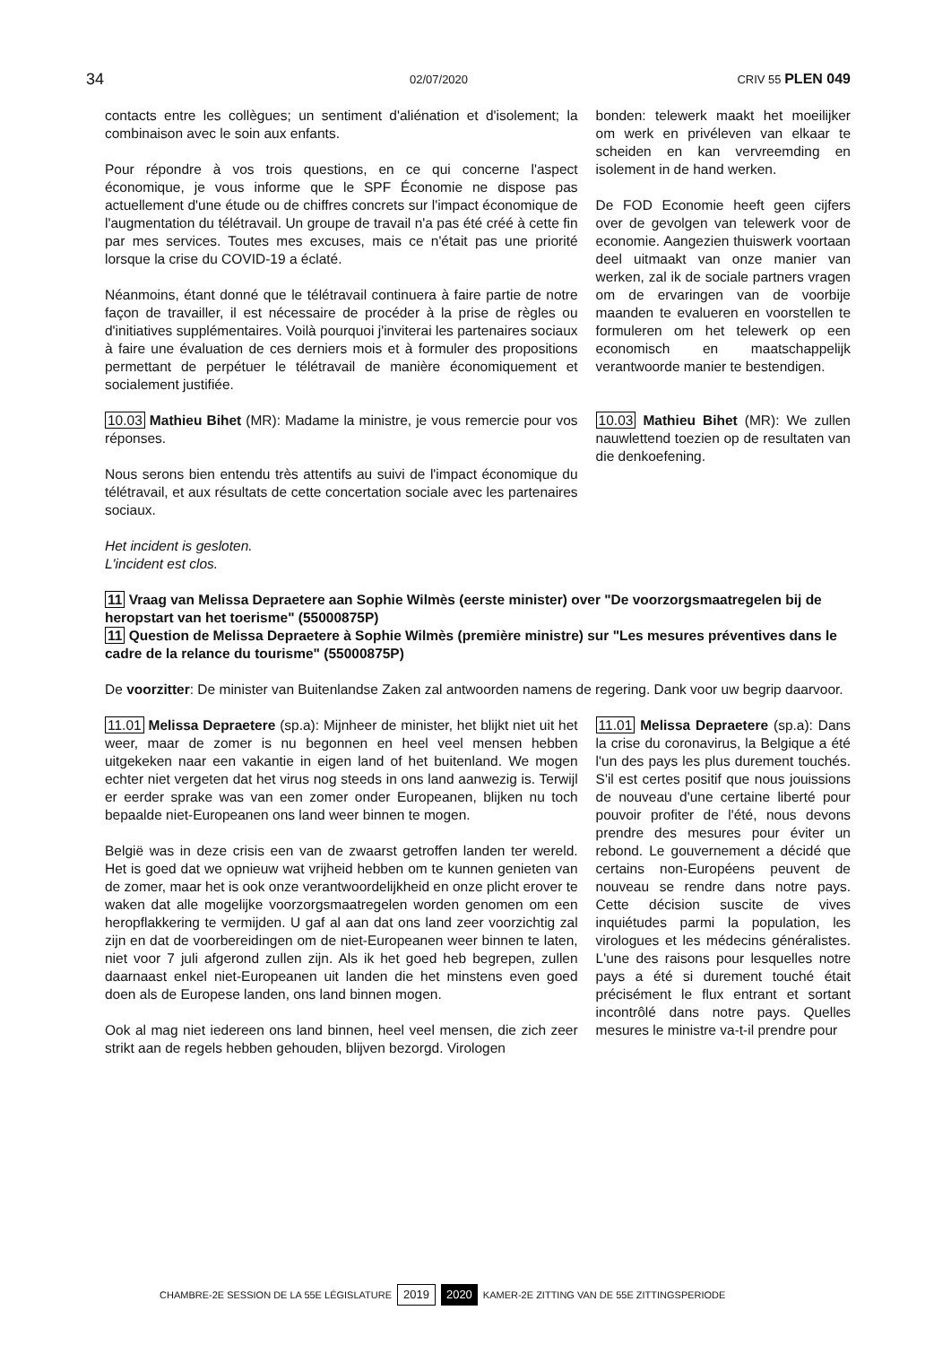34
02/07/2020 CRIV 55 PLEN 049
contacts entre les collègues; un sentiment d'aliénation et d'isolement; la combinaison avec le soin aux enfants.
Pour répondre à vos trois questions, en ce qui concerne l'aspect économique, je vous informe que le SPF Économie ne dispose pas actuellement d'une étude ou de chiffres concrets sur l'impact économique de l'augmentation du télétravail. Un groupe de travail n'a pas été créé à cette fin par mes services. Toutes mes excuses, mais ce n'était pas une priorité lorsque la crise du COVID-19 a éclaté.
Néanmoins, étant donné que le télétravail continuera à faire partie de notre façon de travailler, il est nécessaire de procéder à la prise de règles ou d'initiatives supplémentaires. Voilà pourquoi j'inviterai les partenaires sociaux à faire une évaluation de ces derniers mois et à formuler des propositions permettant de perpétuer le télétravail de manière économiquement et socialement justifiée.
bonden: telewerk maakt het moeilijker om werk en privéleven van elkaar te scheiden en kan vervreemding en isolement in de hand werken.
De FOD Economie heeft geen cijfers over de gevolgen van telewerk voor de economie. Aangezien thuiswerk voortaan deel uitmaakt van onze manier van werken, zal ik de sociale partners vragen om de ervaringen van de voorbije maanden te evalueren en voorstellen te formuleren om het telewerk op een economisch en maatschappelijk verantwoorde manier te bestendigen.
10.03 Mathieu Bihet (MR): Madame la ministre, je vous remercie pour vos réponses.
Nous serons bien entendu très attentifs au suivi de l'impact économique du télétravail, et aux résultats de cette concertation sociale avec les partenaires sociaux.
10.03 Mathieu Bihet (MR): We zullen nauwlettend toezien op de resultaten van die denkoefening.
Het incident is gesloten.
L'incident est clos.
11 Vraag van Melissa Depraetere aan Sophie Wilmès (eerste minister) over "De voorzorgsmaatregelen bij de heropstart van het toerisme" (55000875P)
11 Question de Melissa Depraetere à Sophie Wilmès (première ministre) sur "Les mesures préventives dans le cadre de la relance du tourisme" (55000875P)
De voorzitter: De minister van Buitenlandse Zaken zal antwoorden namens de regering. Dank voor uw begrip daarvoor.
11.01 Melissa Depraetere (sp.a): Mijnheer de minister, het blijkt niet uit het weer, maar de zomer is nu begonnen en heel veel mensen hebben uitgekeken naar een vakantie in eigen land of het buitenland. We mogen echter niet vergeten dat het virus nog steeds in ons land aanwezig is. Terwijl er eerder sprake was van een zomer onder Europeanen, blijken nu toch bepaalde niet-Europeanen ons land weer binnen te mogen.
België was in deze crisis een van de zwaarst getroffen landen ter wereld. Het is goed dat we opnieuw wat vrijheid hebben om te kunnen genieten van de zomer, maar het is ook onze verantwoordelijkheid en onze plicht erover te waken dat alle mogelijke voorzorgsmaatregelen worden genomen om een heropflakkering te vermijden. U gaf al aan dat ons land zeer voorzichtig zal zijn en dat de voorbereidingen om de niet-Europeanen weer binnen te laten, niet voor 7 juli afgerond zullen zijn. Als ik het goed heb begrepen, zullen daarnaast enkel niet-Europeanen uit landen die het minstens even goed doen als de Europese landen, ons land binnen mogen.
Ook al mag niet iedereen ons land binnen, heel veel mensen, die zich zeer strikt aan de regels hebben gehouden, blijven bezorgd. Virologen
11.01 Melissa Depraetere (sp.a): Dans la crise du coronavirus, la Belgique a été l'un des pays les plus durement touchés. S'il est certes positif que nous jouissions de nouveau d'une certaine liberté pour pouvoir profiter de l'été, nous devons prendre des mesures pour éviter un rebond. Le gouvernement a décidé que certains non-Européens peuvent de nouveau se rendre dans notre pays. Cette décision suscite de vives inquiétudes parmi la population, les virologues et les médecins généralistes. L'une des raisons pour lesquelles notre pays a été si durement touché était précisément le flux entrant et sortant incontrôlé dans notre pays. Quelles mesures le ministre va-t-il prendre pour
CHAMBRE-2E SESSION DE LA 55E LÉGISLATURE 2019 2020 KAMER-2E ZITTING VAN DE 55E ZITTINGSPERIODE